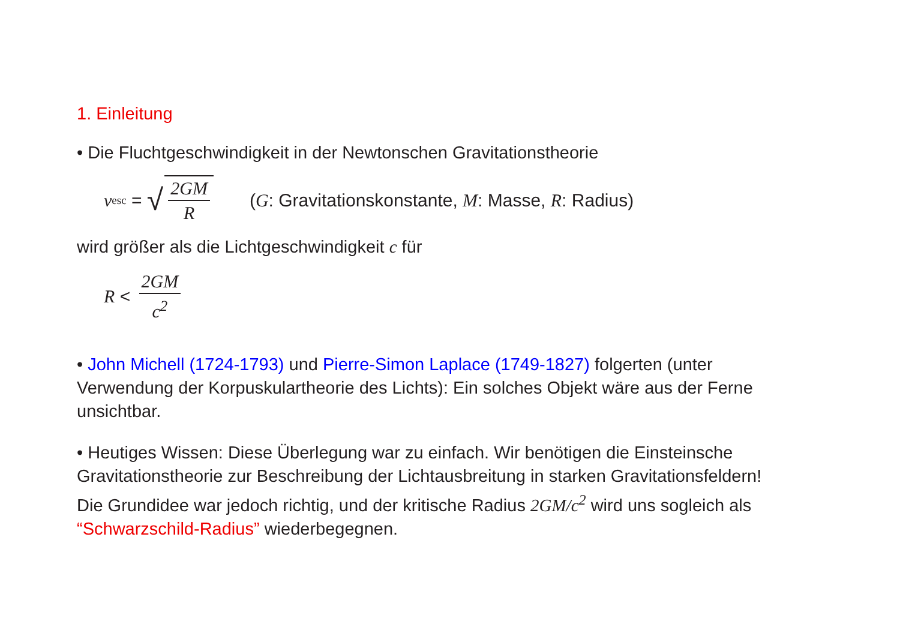1. Einleitung
• Die Fluchtgeschwindigkeit in der Newtonschen Gravitationstheorie
v<sub>esc</sub> = √ 2GM R (G: Gravitationskonstante, M: Masse, R: Radius)
wird größer als die Lichtgeschwindigkeit c für
R < 2GM c<sup>2</sup>
• John Michell (1724-1793) und Pierre-Simon Laplace (1749-1827) folgerten (unter Verwendung der Korpuskulartheorie des Lichts): Ein solches Objekt wäre aus der Ferne unsichtbar.
• Heutiges Wissen: Diese Überlegung war zu einfach. Wir benötigen die Einsteinsche Gravitationstheorie zur Beschreibung der Lichtausbreitung in starken Gravitationsfeldern! Die Grundidee war jedoch richtig, und der kritische Radius 2GM/c<sup>2</sup> wird uns sogleich als “Schwarzschild-Radius” wiederbegegnen.